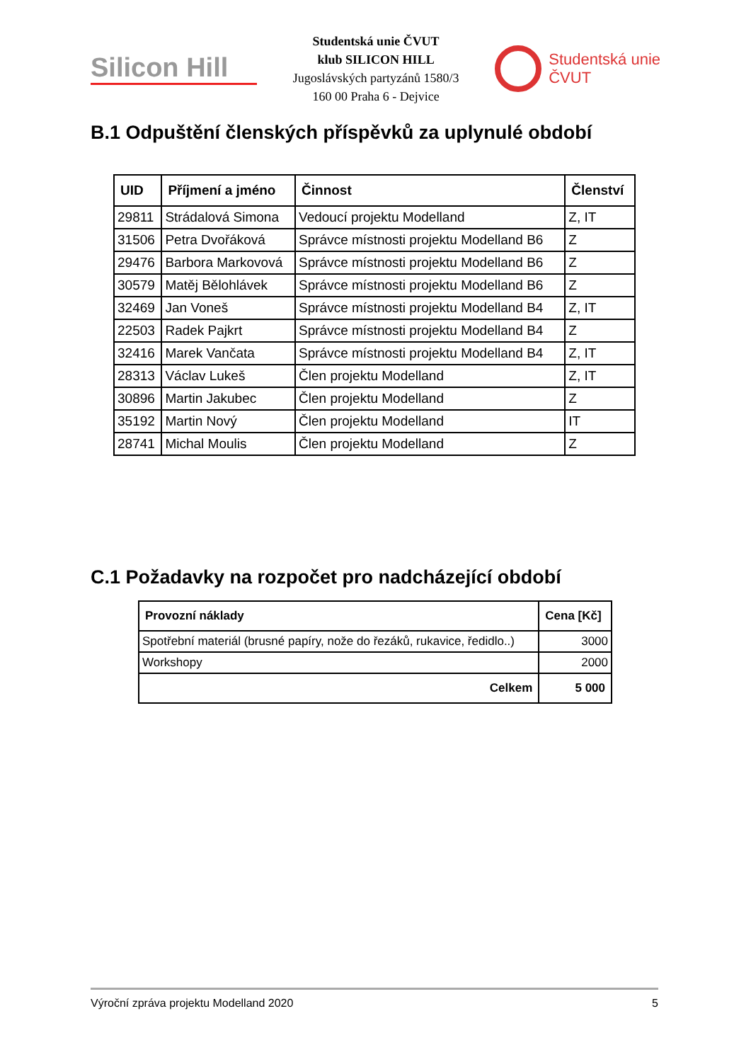Silicon Hill
Studentská unie ČVUT
klub SILICON HILL
Jugoslávských partyzánů 1580/3
160 00 Praha 6 - Dejvice
Studentská unie
ČVUT
B.1 Odpuštění členských příspěvků za uplynulé období
| UID | Příjmení a jméno | Činnost | Členství |
| --- | --- | --- | --- |
| 29811 | Strádalová Simona | Vedoucí projektu Modelland | Z, IT |
| 31506 | Petra Dvořáková | Správce místnosti projektu Modelland B6 | Z |
| 29476 | Barbora Markovová | Správce místnosti projektu Modelland B6 | Z |
| 30579 | Matěj Bělohlávek | Správce místnosti projektu Modelland B6 | Z |
| 32469 | Jan Voneš | Správce místnosti projektu Modelland B4 | Z, IT |
| 22503 | Radek Pajkrt | Správce místnosti projektu Modelland B4 | Z |
| 32416 | Marek Vančata | Správce místnosti projektu Modelland B4 | Z, IT |
| 28313 | Václav Lukeš | Člen projektu Modelland | Z, IT |
| 30896 | Martin Jakubec | Člen projektu Modelland | Z |
| 35192 | Martin Nový | Člen projektu Modelland | IT |
| 28741 | Michal Moulis | Člen projektu Modelland | Z |
C.1 Požadavky na rozpočet pro nadcházející období
| Provozní náklady | Cena [Kč] |
| --- | --- |
| Spotřební materiál (brusné papíry, nože do řezáků, rukavice, ředidlo..) | 3000 |
| Workshopy | 2000 |
| Celkem | 5 000 |
Výroční zpráva projektu Modelland 2020 5